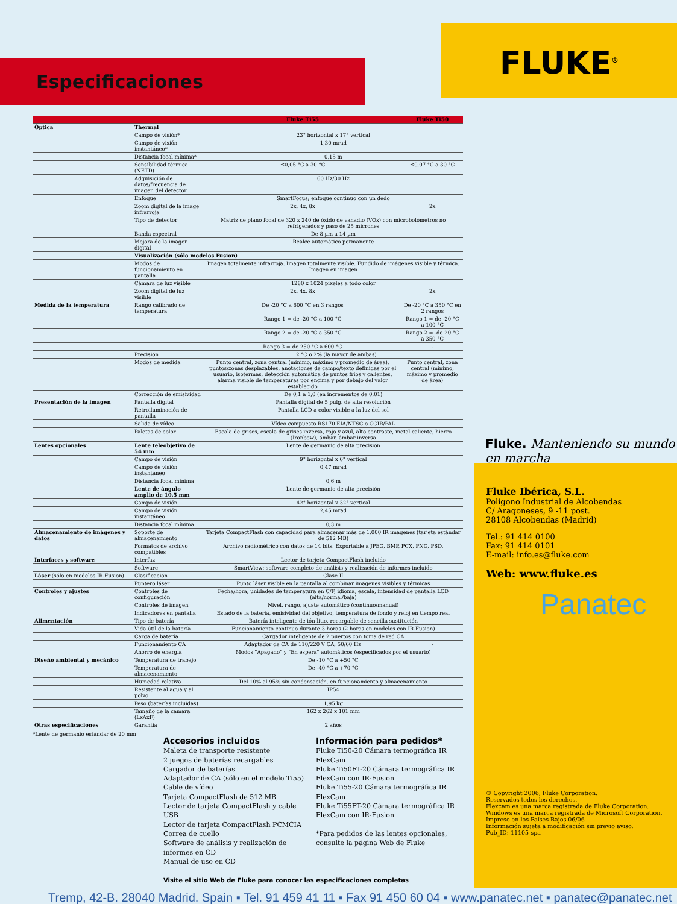Especificaciones
FLUKE<sup>®</sup>
| | | Fluke Ti55 | Fluke Ti50 |
| --- | --- | --- | --- |
| Óptica | Thermal | | |
| | Campo de visión* | 23° horizontal x 17° vertical | |
| | Campo de visión instantáneo* | 1,30 mrad | |
| | Distancia focal mínima* | 0,15 m | |
| | Sensibilidad térmica (NETD) | ≤0,05 °C a 30 °C | ≤0,07 °C a 30 °C |
| | Adquisición de datos/frecuencia de imagen del detector | 60 Hz/30 Hz | |
| | Enfoque | SmartFocus; enfoque continuo con un dedo | |
| | Zoom digital de la image infrarroja | 2x, 4x, 8x | 2x |
| | Tipo de detector | Matriz de plano focal de 320 x 240 de óxido de vanadio (VOx) con microbolómetros no refrigerados y paso de 25 micrones | |
| | Banda espectral | De 8 µm a 14 µm | |
| | Mejora de la imagen digital | Realce automático permanente | |
| | Visualización (sólo modelos Fusion) | | |
| | Modos de funcionamiento en pantalla | Imagen totalmente infrarroja. Imagen totalmente visible. Fundido de imágenes visible y térmica. Imagen en imagen | |
| | Cámara de luz visible | 1280 x 1024 píxeles a todo color | |
| | Zoom digital de luz visible | 2x, 4x, 8x | 2x |
| Medida de la temperatura | Rango calibrado de temperatura | De -20 °C a 600 °C en 3 rangos | De -20 °C a 350 °C en 2 rangos |
| | | Rango 1 = de -20 °C a 100 °C | Rango 1 = de -20 °C a 100 °C |
| | | Rango 2 = de -20 °C a 350 °C | Rango 2 = -de 20 °C a 350 °C |
| | | Rango 3 = de 250 °C a 600 °C | - |
| | Precisión | ± 2 °C o 2% (la mayor de ambas) | |
| | Modos de medida | Punto central, zona central (mínimo, máximo y promedio de área), puntos/zonas desplazables, anotaciones de campo/texto definidas por el usuario, isotermas, detección automática de puntos fríos y calientes, alarma visible de temperaturas por encima y por debajo del valor establecido | Punto central, zona central (mínimo, máximo y promedio de área) |
| | Corrección de emisividad | De 0,1 a 1,0 (en incrementos de 0,01) | |
| Presentación de la imagen | Pantalla digital | Pantalla digital de 5 pulg. de alta resolución | |
| | Retroiluminación de pantalla | Pantalla LCD a color visible a la luz del sol | |
| | Salida de vídeo | Vídeo compuesto RS170 EIA/NTSC o CCIR/PAL | |
| | Paletas de color | Escala de grises, escala de grises inversa, rojo y azul, alto contraste, metal caliente, hierro (Ironbow), ámbar, ámbar inversa | |
| Lentes opcionales | Lente teleobjetivo de 54 mm | Lente de germanio de alta precisión | |
| | Campo de visión | 9° horizontal x 6° vertical | |
| | Campo de visión instantáneo | 0,47 mrad | |
| | Distancia focal mínima | 0,6 m | |
| | Lente de ángulo amplio de 10,5 mm | Lente de germanio de alta precisión | |
| | Campo de visión | 42° horizontal x 32° vertical | |
| | Campo de visión instantáneo | 2,45 mrad | |
| | Distancia focal mínima | 0,3 m | |
| Almacenamiento de imágenes y datos | Soporte de almacenamiento | Tarjeta CompactFlash con capacidad para almacenar más de 1.000 IR imágenes (tarjeta estándar de 512 MB) | |
| | Formatos de archivo compatibles | Archivo radiométrico con datos de 14 bits. Exportable a JPEG, BMP, PCX, PNG, PSD. | |
| Interfaces y software | Interfaz | Lector de tarjeta CompactFlash incluido | |
| | Software | SmartView; software completo de análisis y realización de informes incluido | |
| Láser (sólo en modelos IR-Fusion) | Clasificación | Clase II | |
| | Puntero láser | Punto láser visible en la pantalla al combinar imágenes visibles y térmicas | |
| Controles y ajustes | Controles de configuración | Fecha/hora, unidades de temperatura en C/F, idioma, escala, intensidad de pantalla LCD (alta/normal/baja) | |
| | Controles de imagen | Nivel, rango, ajuste automático (continuo/manual) | |
| | Indicadores en pantalla | Estado de la batería, emisividad del objetivo, temperatura de fondo y reloj en tiempo real | |
| Alimentación | Tipo de batería | Batería inteligente de ión-litio, recargable de sencilla sustitución | |
| | Vida útil de la batería | Funcionamiento continuo durante 3 horas (2 horas en modelos con IR-Fusion) | |
| | Carga de batería | Cargador inteligente de 2 puertos con toma de red CA | |
| | Funcionamiento CA | Adaptador de CA de 110/220 V CA, 50/60 Hz | - |
| | Ahorro de energía | Modos "Apagado" y "En espera" automáticos (especificados por el usuario) | |
| Diseño ambiental y mecánico | Temperatura de trabajo | De -10 °C a +50 °C | |
| | Temperatura de almacenamiento | De -40 °C a +70 °C | |
| | Humedad relativa | Del 10% al 95% sin condensación, en funcionamiento y almacenamiento | |
| | Resistente al agua y al polvo | IP54 | |
| | Peso (baterías incluidas) | 1,95 kg | |
| | Tamaño de la cámara (LxAxF) | 162 x 262 x 101 mm | |
| Otras especificaciones | Garantía | 2 años | |
*Lente de germanio estándar de 20 mm
Fluke. Manteniendo su mundo en marcha
Fluke Ibérica, S.L.
Polígono Industrial de Alcobendas
C/ Aragoneses, 9 -11 post.
28108 Alcobendas (Madrid)
Tel.: 91 414 0100
Fax: 91 414 0101
E-mail: info.es@fluke.com
Web: www.fluke.es
Panatec
© Copyright 2006, Fluke Corporation.
Reservados todos los derechos.
Flexcam es una marca registrada de Fluke Corporation.
Windows es una marca registrada de Microsoft Corporation.
Impreso en los Países Bajos 06/06
Información sujeta a modificación sin previo aviso.
Pub_ID: 11105-spa
Accesorios incluidos
Maleta de transporte resistente
2 juegos de baterías recargables
Cargador de baterías
Adaptador de CA (sólo en el modelo Ti55)
Cable de vídeo
Tarjeta CompactFlash de 512 MB
Lector de tarjeta CompactFlash y cable USB
Lector de tarjeta CompactFlash PCMCIA
Correa de cuello
Software de análisis y realización de informes en CD
Manual de uso en CD
Información para pedidos*
Fluke Ti50-20 Cámara termográfica IR FlexCam
Fluke Ti50FT-20 Cámara termográfica IR FlexCam con IR-Fusion
Fluke Ti55-20 Cámara termográfica IR FlexCam
Fluke Ti55FT-20 Cámara termográfica IR FlexCam con IR-Fusion
*Para pedidos de las lentes opcionales, consulte la página Web de Fluke
Visite el sitio Web de Fluke para conocer las especificaciones completas
Tremp, 42-B. 28040 Madrid. Spain ▪ Tel. 91 459 41 11 ▪ Fax 91 450 60 04 ▪ www.panatec.net ▪ panatec@panatec.net